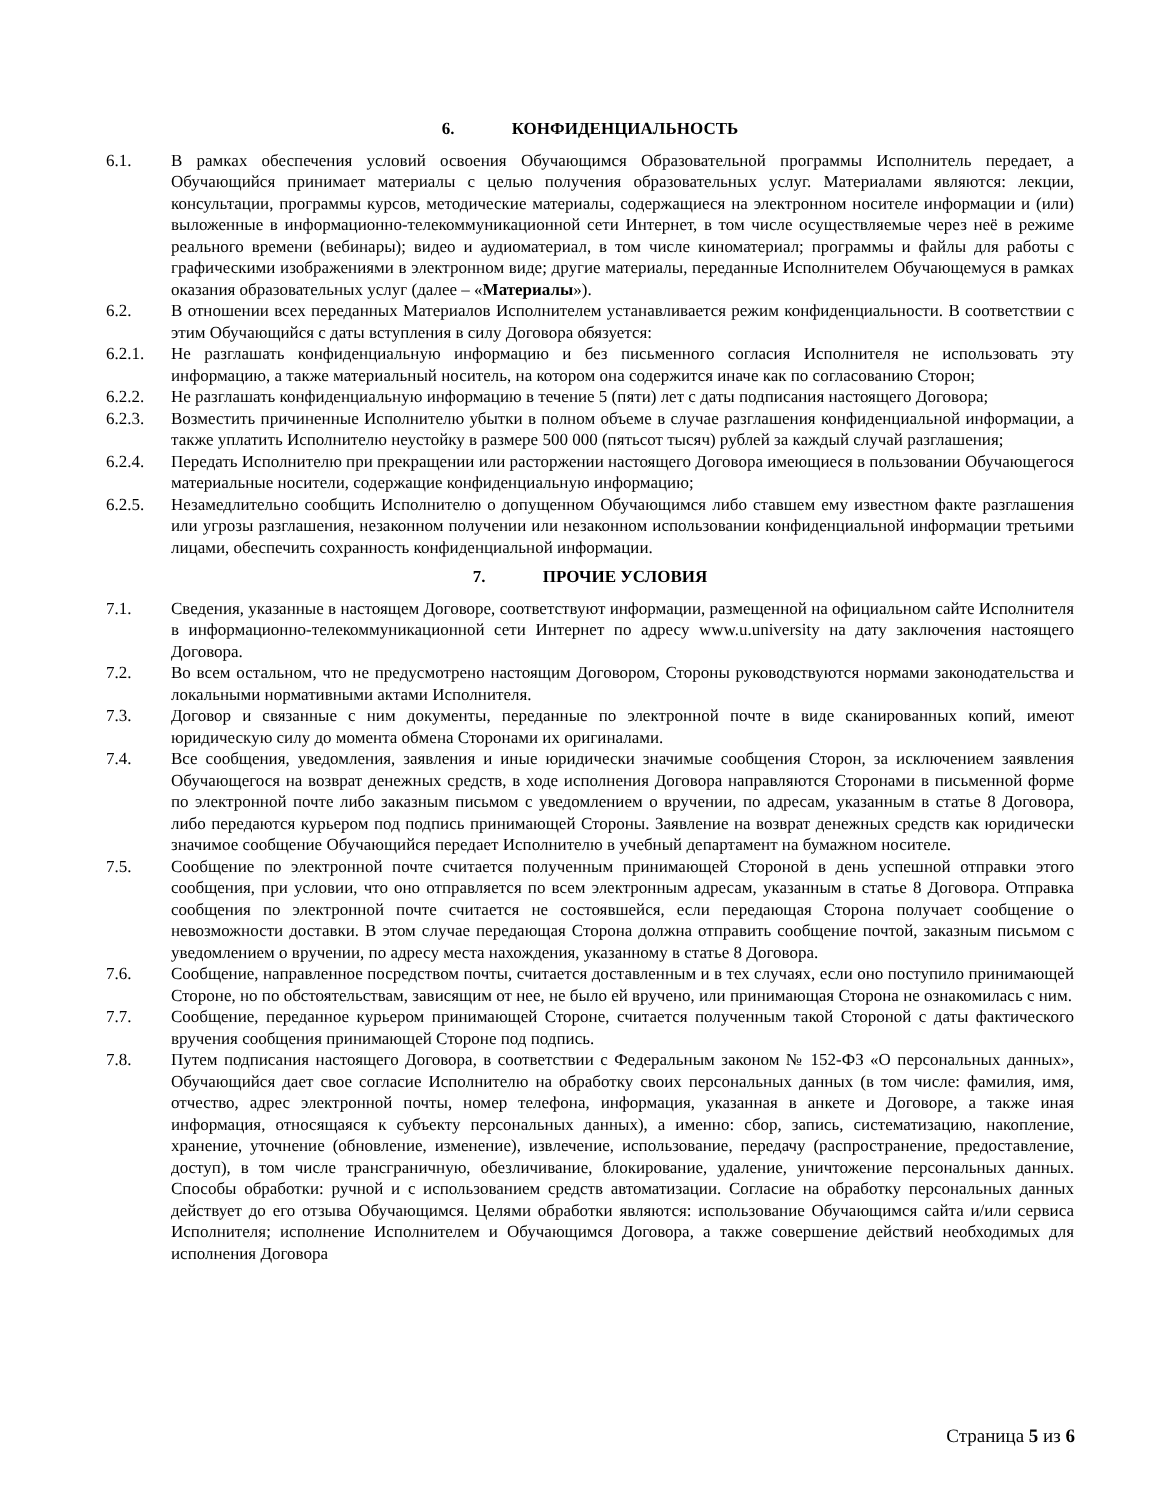6. КОНФИДЕНЦИАЛЬНОСТЬ
6.1. В рамках обеспечения условий освоения Обучающимся Образовательной программы Исполнитель передает, а Обучающийся принимает материалы с целью получения образовательных услуг. Материалами являются: лекции, консультации, программы курсов, методические материалы, содержащиеся на электронном носителе информации и (или) выложенные в информационно-телекоммуникационной сети Интернет, в том числе осуществляемые через неё в режиме реального времени (вебинары); видео и аудиоматериал, в том числе киноматериал; программы и файлы для работы с графическими изображениями в электронном виде; другие материалы, переданные Исполнителем Обучающемуся в рамках оказания образовательных услуг (далее – «Материалы»).
6.2. В отношении всех переданных Материалов Исполнителем устанавливается режим конфиденциальности. В соответствии с этим Обучающийся с даты вступления в силу Договора обязуется:
6.2.1. Не разглашать конфиденциальную информацию и без письменного согласия Исполнителя не использовать эту информацию, а также материальный носитель, на котором она содержится иначе как по согласованию Сторон;
6.2.2. Не разглашать конфиденциальную информацию в течение 5 (пяти) лет с даты подписания настоящего Договора;
6.2.3. Возместить причиненные Исполнителю убытки в полном объеме в случае разглашения конфиденциальной информации, а также уплатить Исполнителю неустойку в размере 500 000 (пятьсот тысяч) рублей за каждый случай разглашения;
6.2.4. Передать Исполнителю при прекращении или расторжении настоящего Договора имеющиеся в пользовании Обучающегося материальные носители, содержащие конфиденциальную информацию;
6.2.5. Незамедлительно сообщить Исполнителю о допущенном Обучающимся либо ставшем ему известном факте разглашения или угрозы разглашения, незаконном получении или незаконном использовании конфиденциальной информации третьими лицами, обеспечить сохранность конфиденциальной информации.
7. ПРОЧИЕ УСЛОВИЯ
7.1. Сведения, указанные в настоящем Договоре, соответствуют информации, размещенной на официальном сайте Исполнителя в информационно-телекоммуникационной сети Интернет по адресу www.u.university на дату заключения настоящего Договора.
7.2. Во всем остальном, что не предусмотрено настоящим Договором, Стороны руководствуются нормами законодательства и локальными нормативными актами Исполнителя.
7.3. Договор и связанные с ним документы, переданные по электронной почте в виде сканированных копий, имеют юридическую силу до момента обмена Сторонами их оригиналами.
7.4. Все сообщения, уведомления, заявления и иные юридически значимые сообщения Сторон, за исключением заявления Обучающегося на возврат денежных средств, в ходе исполнения Договора направляются Сторонами в письменной форме по электронной почте либо заказным письмом с уведомлением о вручении, по адресам, указанным в статье 8 Договора, либо передаются курьером под подпись принимающей Стороны. Заявление на возврат денежных средств как юридически значимое сообщение Обучающийся передает Исполнителю в учебный департамент на бумажном носителе.
7.5. Сообщение по электронной почте считается полученным принимающей Стороной в день успешной отправки этого сообщения, при условии, что оно отправляется по всем электронным адресам, указанным в статье 8 Договора. Отправка сообщения по электронной почте считается не состоявшейся, если передающая Сторона получает сообщение о невозможности доставки. В этом случае передающая Сторона должна отправить сообщение почтой, заказным письмом с уведомлением о вручении, по адресу места нахождения, указанному в статье 8 Договора.
7.6. Сообщение, направленное посредством почты, считается доставленным и в тех случаях, если оно поступило принимающей Стороне, но по обстоятельствам, зависящим от нее, не было ей вручено, или принимающая Сторона не ознакомилась с ним.
7.7. Сообщение, переданное курьером принимающей Стороне, считается полученным такой Стороной с даты фактического вручения сообщения принимающей Стороне под подпись.
7.8. Путем подписания настоящего Договора, в соответствии с Федеральным законом № 152-ФЗ «О персональных данных», Обучающийся дает свое согласие Исполнителю на обработку своих персональных данных (в том числе: фамилия, имя, отчество, адрес электронной почты, номер телефона, информация, указанная в анкете и Договоре, а также иная информация, относящаяся к субъекту персональных данных), а именно: сбор, запись, систематизацию, накопление, хранение, уточнение (обновление, изменение), извлечение, использование, передачу (распространение, предоставление, доступ), в том числе трансграничную, обезличивание, блокирование, удаление, уничтожение персональных данных. Способы обработки: ручной и с использованием средств автоматизации. Согласие на обработку персональных данных действует до его отзыва Обучающимся. Целями обработки являются: использование Обучающимся сайта и/или сервиса Исполнителя; исполнение Исполнителем и Обучающимся Договора, а также совершение действий необходимых для исполнения Договора
Страница 5 из 6